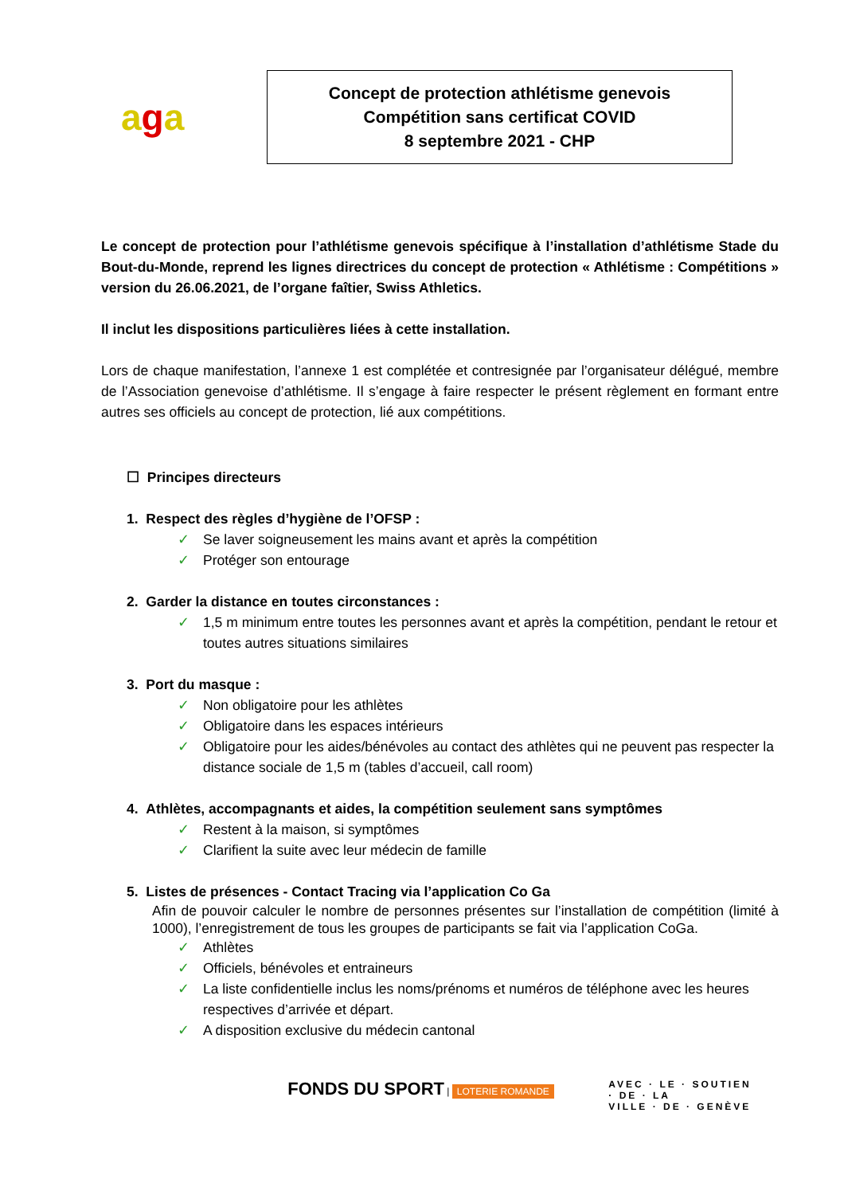aga
Concept de protection athlétisme genevois
Compétition sans certificat COVID
8 septembre 2021 - CHP
Le concept de protection pour l’athlétisme genevois spécifique à l’installation d’athlétisme Stade du Bout-du-Monde, reprend les lignes directrices du concept de protection « Athlétisme : Compétitions » version du 26.06.2021, de l’organe faîtier, Swiss Athletics.
Il inclut les dispositions particulières liées à cette installation.
Lors de chaque manifestation, l’annexe 1 est complétée et contresignée par l’organisateur délégué, membre de l’Association genevoise d’athlétisme. Il s’engage à faire respecter le présent règlement en formant entre autres ses officiels au concept de protection, lié aux compétitions.
☐ Principes directeurs
1. Respect des règles d’hygiène de l’OFSP :
✓ Se laver soigneusement les mains avant et après la compétition
✓ Protéger son entourage
2. Garder la distance en toutes circonstances :
✓ 1,5 m minimum entre toutes les personnes avant et après la compétition, pendant le retour et toutes autres situations similaires
3. Port du masque :
✓ Non obligatoire pour les athlètes
✓ Obligatoire dans les espaces intérieurs
✓ Obligatoire pour les aides/bénévoles au contact des athlètes qui ne peuvent pas respecter la distance sociale de 1,5 m (tables d’accueil, call room)
4. Athlètes, accompagnants et aides, la compétition seulement sans symptômes
✓ Restent à la maison, si symptômes
✓ Clarifient la suite avec leur médecin de famille
5. Listes de présences - Contact Tracing via l’application Co Ga
Afin de pouvoir calculer le nombre de personnes présentes sur l’installation de compétition (limité à 1000), l’enregistrement de tous les groupes de participants se fait via l’application CoGa.
✓ Athlètes
✓ Officiels, bénévoles et entraineurs
✓ La liste confidentielle inclus les noms/prénoms et numéros de téléphone avec les heures respectives d’arrivée et départ.
✓ A disposition exclusive du médecin cantonal
FONDS DU SPORT | LOTERIE ROMANDE
AVEC · LE · SOUTIEN
· DE · LA
VILLE · DE · GENÈVE